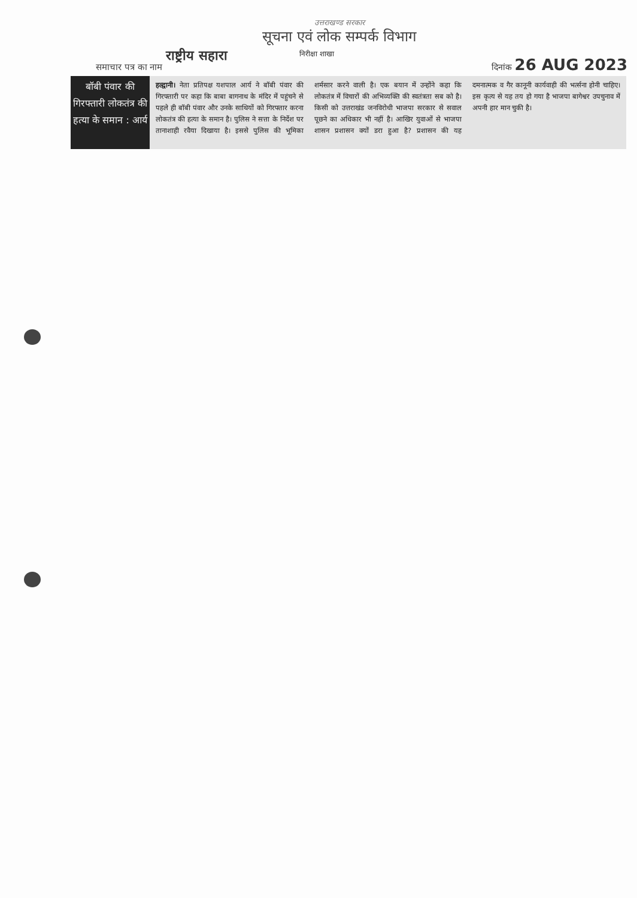उत्तराखण्ड सरकार
सूचना एवं लोक सम्पर्क विभाग
समाचार पत्र का नाम राष्ट्रीय सहारा निरीक्षा शाखा दिनांक 26 AUG 2023
बॉबी पंवार की गिरफ्तारी लोकतंत्र की हत्या के समान : आर्य
हल्द्वानी। नेता प्रतिपक्ष यशपाल आर्य ने बॉबी पंवार की गिरफ्तारी पर कहा कि बाबा बागनाथ के मंदिर में पहुंचने से पहले ही बॉबी पंवार और उनके साथियों को गिरफ्तार करना लोकतंत्र की हत्या के समान है। पुलिस ने सत्ता के निर्देश पर तानाशाही रवैया दिखाया है। इससे पुलिस की भूमिका शर्मसार करने वाली है। एक बयान में उन्होंने कहा कि लोकतंत्र में विचारों की अभिव्यक्ति की स्वतंत्रता सब को है। किसी को उत्तराखंड जनविरोधी भाजपा सरकार से सवाल पूछने का अधिकार भी नहीं है। आखिर युवाओं से भाजपा शासन प्रशासन क्यों डरा हुआ है? प्रशासन की यह दमनात्मक व गैर कानूनी कार्यवाही की भर्त्सना होनी चाहिए। इस कृत्य से यह तय हो गया है भाजपा बागेश्वर उपचुनाव में अपनी हार मान चुकी है।